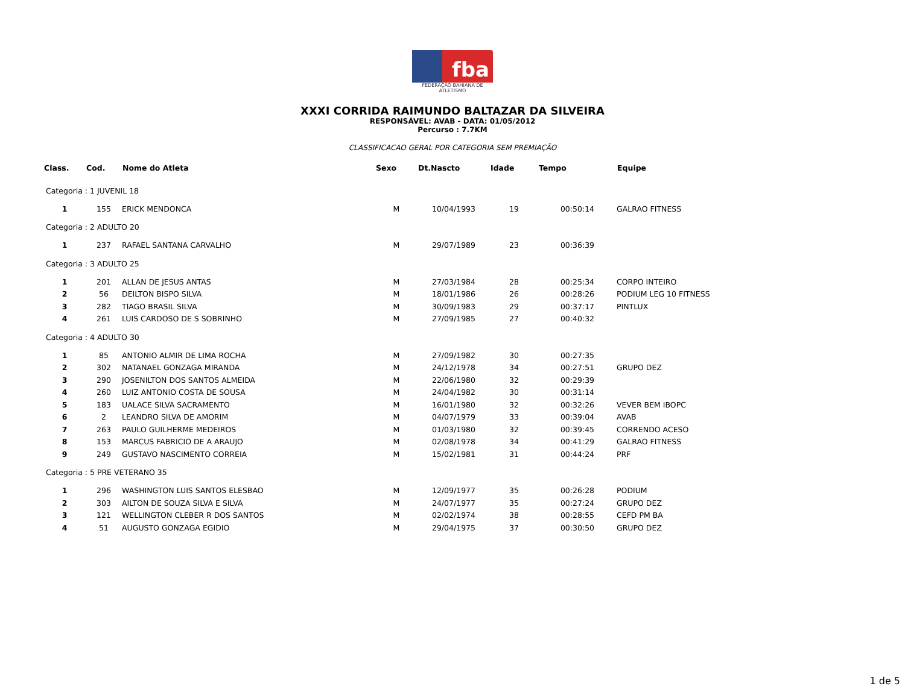fba
FEDERAÇÃO BAHIANA DE ATLETISMO
XXXI CORRIDA RAIMUNDO BALTAZAR DA SILVEIRA
RESPONSÁVEL: AVAB - DATA: 01/05/2012
Percurso : 7.7KM
CLASSIFICACAO GERAL POR CATEGORIA SEM PREMIAÇÃO
| Class. | Cod. | Nome do Atleta | Sexo | Dt.Nascto | Idade | Tempo | Equipe |
| --- | --- | --- | --- | --- | --- | --- | --- |
| Categoria : 1 JUVENIL 18 | | | | | | | |
| 1 | 155 | ERICK MENDONCA | M | 10/04/1993 | 19 | 00:50:14 | GALRAO FITNESS |
| Categoria : 2 ADULTO 20 | | | | | | | |
| 1 | 237 | RAFAEL SANTANA CARVALHO | M | 29/07/1989 | 23 | 00:36:39 | |
| Categoria : 3 ADULTO 25 | | | | | | | |
| 1 | 201 | ALLAN DE JESUS ANTAS | M | 27/03/1984 | 28 | 00:25:34 | CORPO INTEIRO |
| 2 | 56 | DEILTON BISPO SILVA | M | 18/01/1986 | 26 | 00:28:26 | PODIUM LEG 10 FITNESS |
| 3 | 282 | TIAGO BRASIL SILVA | M | 30/09/1983 | 29 | 00:37:17 | PINTLUX |
| 4 | 261 | LUIS CARDOSO DE S SOBRINHO | M | 27/09/1985 | 27 | 00:40:32 | |
| Categoria : 4 ADULTO 30 | | | | | | | |
| 1 | 85 | ANTONIO ALMIR DE LIMA ROCHA | M | 27/09/1982 | 30 | 00:27:35 | |
| 2 | 302 | NATANAEL GONZAGA MIRANDA | M | 24/12/1978 | 34 | 00:27:51 | GRUPO DEZ |
| 3 | 290 | JOSENILTON DOS SANTOS ALMEIDA | M | 22/06/1980 | 32 | 00:29:39 | |
| 4 | 260 | LUIZ ANTONIO COSTA DE SOUSA | M | 24/04/1982 | 30 | 00:31:14 | |
| 5 | 183 | UALACE SILVA SACRAMENTO | M | 16/01/1980 | 32 | 00:32:26 | VEVER BEM IBOPC |
| 6 | 2 | LEANDRO SILVA DE AMORIM | M | 04/07/1979 | 33 | 00:39:04 | AVAB |
| 7 | 263 | PAULO GUILHERME MEDEIROS | M | 01/03/1980 | 32 | 00:39:45 | CORRENDO ACESO |
| 8 | 153 | MARCUS FABRICIO DE A ARAUJO | M | 02/08/1978 | 34 | 00:41:29 | GALRAO FITNESS |
| 9 | 249 | GUSTAVO NASCIMENTO CORREIA | M | 15/02/1981 | 31 | 00:44:24 | PRF |
| Categoria : 5 PRE VETERANO 35 | | | | | | | |
| 1 | 296 | WASHINGTON LUIS SANTOS ELESBAO | M | 12/09/1977 | 35 | 00:26:28 | PODIUM |
| 2 | 303 | AILTON DE SOUZA SILVA E SILVA | M | 24/07/1977 | 35 | 00:27:24 | GRUPO DEZ |
| 3 | 121 | WELLINGTON CLEBER R DOS SANTOS | M | 02/02/1974 | 38 | 00:28:55 | CEFD PM BA |
| 4 | 51 | AUGUSTO GONZAGA EGIDIO | M | 29/04/1975 | 37 | 00:30:50 | GRUPO DEZ |
1 de 5